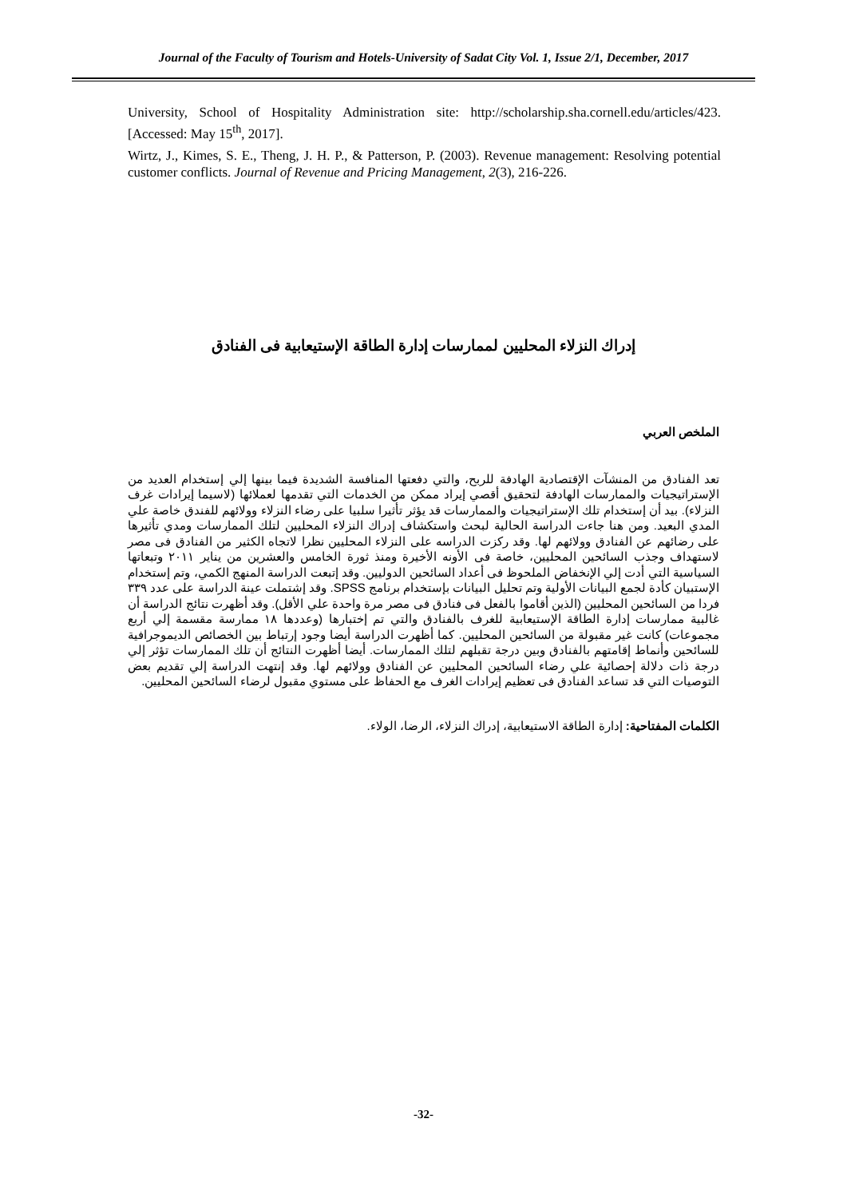Journal of the Faculty of Tourism and Hotels-University of Sadat City Vol. 1, Issue 2/1, December, 2017
University, School of Hospitality Administration site: http://scholarship.sha.cornell.edu/articles/423. [Accessed: May 15<sup>th</sup>, 2017].
Wirtz, J., Kimes, S. E., Theng, J. H. P., & Patterson, P. (2003). Revenue management: Resolving potential customer conflicts. Journal of Revenue and Pricing Management, 2(3), 216-226.
إدراك النزلاء المحليين لممارسات إدارة الطاقة الإستيعابية فى الفنادق
الملخص العربي
تعد الفنادق من المنشآت الإقتصادية الهادفة للربح، والتي دفعتها المنافسة الشديدة فيما بينها إلي إستخدام العديد من الإستراتيجيات والممارسات الهادفة لتحقيق أقصي إيراد ممكن من الخدمات التي تقدمها لعملائها (لاسيما إيرادات غرف النزلاء). بيد أن إستخدام تلك الإستراتيجيات والممارسات قد يؤثر تأثيرا سلبيا على رضاء النزلاء وولائهم للفندق خاصة علي المدي البعيد. ومن هنا جاءت الدراسة الحالية لبحث واستكشاف إدراك النزلاء المحليين لتلك الممارسات ومدي تأثيرها على رضائهم عن الفنادق وولائهم لها. وقد ركزت الدراسه على النزلاء المحليين نظرا لاتجاه الكثير من الفنادق فى مصر لاستهداف وجذب السائحين المحليين، خاصة فى الأونه الأخيرة ومنذ ثورة الخامس والعشرين من يناير ٢٠١١ وتبعاتها السياسية التي أدت إلي الإنخفاض الملحوظ فى أعداد السائحين الدوليين. وقد إتبعت الدراسة المنهج الكمي، وتم إستخدام الإستبيان كأدة لجمع البيانات الأولية وتم تحليل البيانات بإستخدام برنامج SPSS. وقد إشتملت عينة الدراسة على عدد ٣٣٩ فردا من السائحين المحليين (الذين أقاموا بالفعل فى فنادق فى مصر مرة واحدة علي الأقل). وقد أظهرت نتائج الدراسة أن غالبية ممارسات إدارة الطاقة الإستيعابية للغرف بالفنادق والتي تم إختبارها (وعددها ١٨ ممارسة مقسمة إلي أربع مجموعات) كانت غير مقبولة من السائحين المحليين. كما أظهرت الدراسة أيضا وجود إرتباط بين الخصائص الديموجرافية للسائحين وأنماط إقامتهم بالفنادق وبين درجة تقبلهم لتلك الممارسات. أيضا أظهرت النتائج أن تلك الممارسات تؤثر إلي درجة ذات دلالة إحصائية علي رضاء السائحين المحليين عن الفنادق وولائهم لها. وقد إنتهت الدراسة إلي تقديم بعض التوصيات التي قد تساعد الفنادق فى تعظيم إيرادات الغرف مع الحفاظ على مستوي مقبول لرضاء السائحين المحليين.
الكلمات المفتاحية: إدارة الطاقة الاستيعابية، إدراك النزلاء، الرضا، الولاء.
-32-